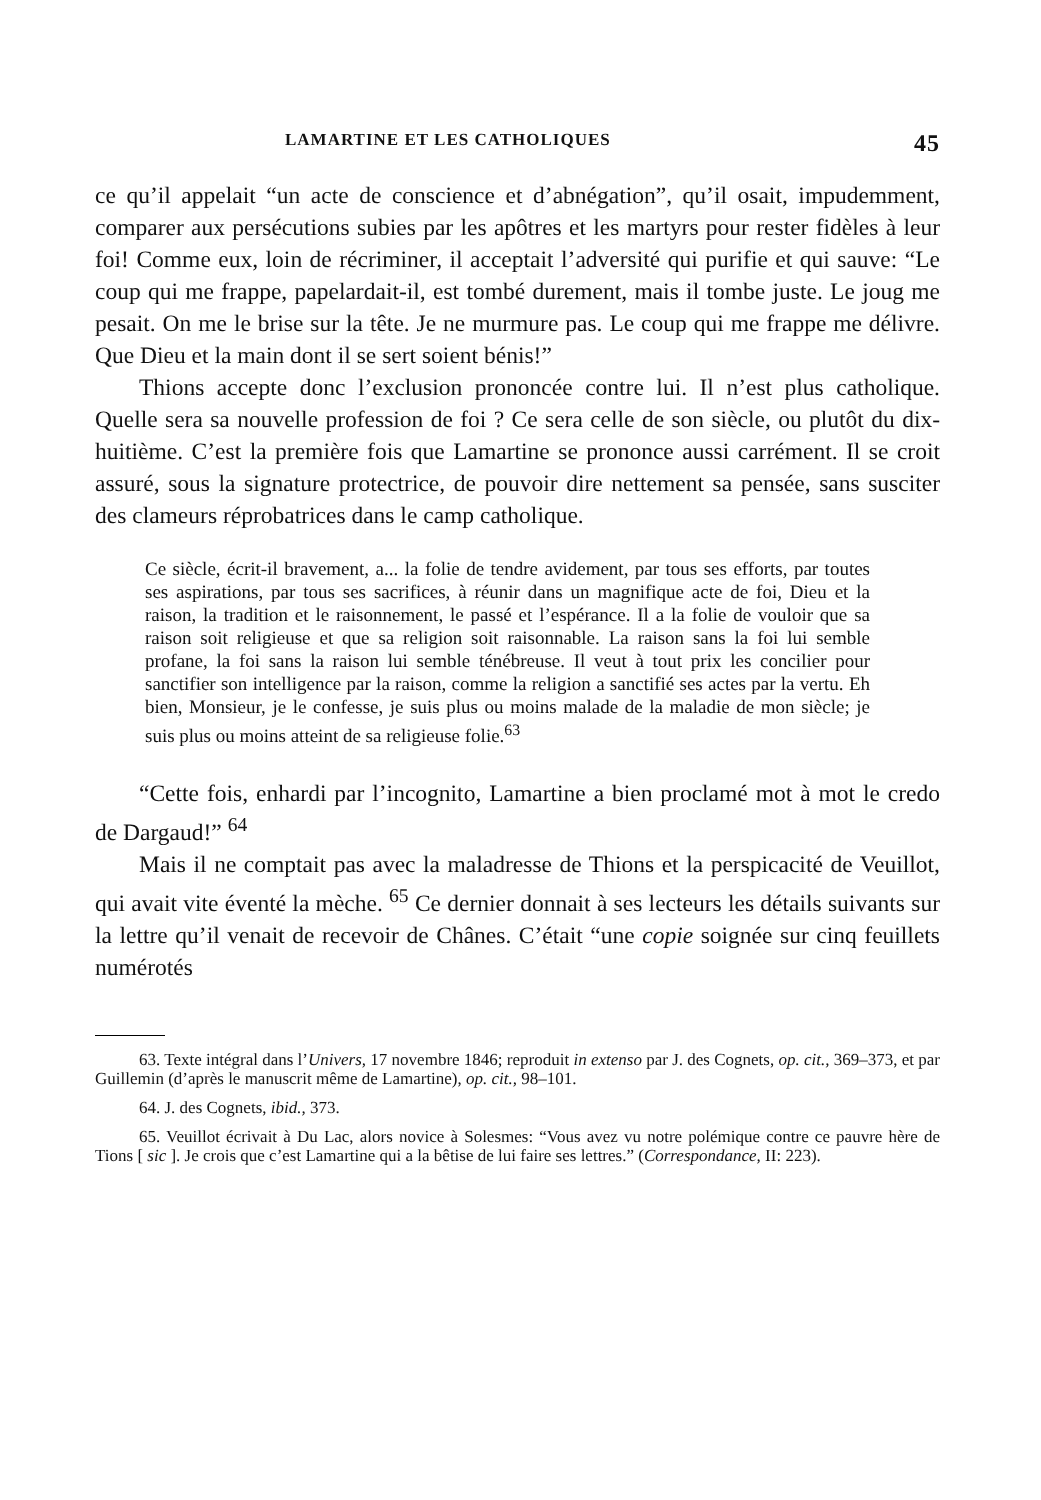LAMARTINE ET LES CATHOLIQUES 45
ce qu’il appelait “un acte de conscience et d’abnégation”, qu’il osait, impudemment, comparer aux persécutions subies par les apôtres et les martyrs pour rester fidèles à leur foi! Comme eux, loin de récriminer, il acceptait l’adversité qui purifie et qui sauve: “Le coup qui me frappe, papelardait-il, est tombé durement, mais il tombe juste. Le joug me pesait. On me le brise sur la tête. Je ne murmure pas. Le coup qui me frappe me délivre. Que Dieu et la main dont il se sert soient bénis!”
Thions accepte donc l’exclusion prononcée contre lui. Il n’est plus catholique. Quelle sera sa nouvelle profession de foi ? Ce sera celle de son siècle, ou plutôt du dix-huitième. C’est la première fois que Lamartine se prononce aussi carrément. Il se croit assuré, sous la signature protectrice, de pouvoir dire nettement sa pensée, sans susciter des clameurs réprobatrices dans le camp catholique.
Ce siècle, écrit-il bravement, a... la folie de tendre avidement, par tous ses efforts, par toutes ses aspirations, par tous ses sacrifices, à réunir dans un magnifique acte de foi, Dieu et la raison, la tradition et le raisonnement, le passé et l’espérance. Il a la folie de vouloir que sa raison soit religieuse et que sa religion soit raisonnable. La raison sans la foi lui semble profane, la foi sans la raison lui semble ténébreuse. Il veut à tout prix les concilier pour sanctifier son intelligence par la raison, comme la religion a sanctifié ses actes par la vertu. Eh bien, Monsieur, je le confesse, je suis plus ou moins malade de la maladie de mon siècle; je suis plus ou moins atteint de sa religieuse folie.<sup>63</sup>
“Cette fois, enhardi par l’incognito, Lamartine a bien proclamé mot à mot le credo de Dargaud!” <sup>64</sup>
Mais il ne comptait pas avec la maladresse de Thions et la perspicacité de Veuillot, qui avait vite éventé la mèche. <sup>65</sup> Ce dernier donnait à ses lecteurs les détails suivants sur la lettre qu’il venait de recevoir de Chânes. C’était “une copie soignée sur cinq feuillets numérotés
63. Texte intégral dans l’Univers, 17 novembre 1846; reproduit in extenso par J. des Cognets, op. cit., 369–373, et par Guillemin (d’après le manuscrit même de Lamartine), op. cit., 98–101.
64. J. des Cognets, ibid., 373.
65. Veuillot écrivait à Du Lac, alors novice à Solesmes: “Vous avez vu notre polémique contre ce pauvre hère de Tions [ sic ]. Je crois que c’est Lamartine qui a la bêtise de lui faire ses lettres.” (Correspondance, II: 223).